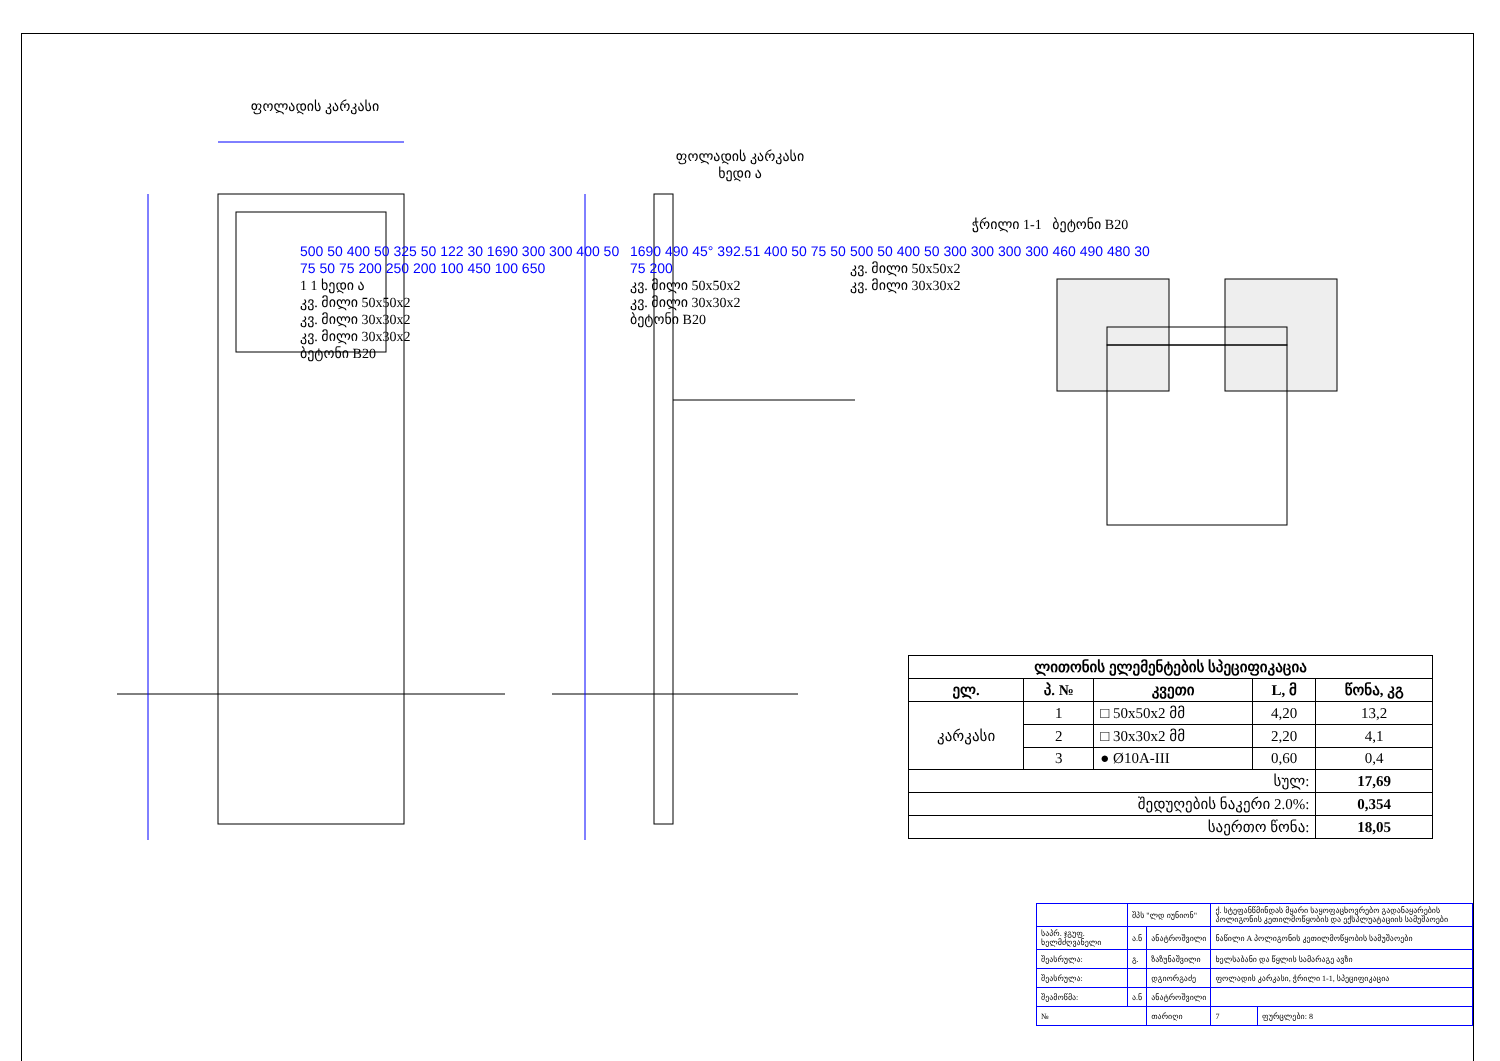ფოლადის კარკასი
ფოლადის კარკასი
ხედი ა
ჭრილი 1-1 ბეტონი B20
500 50 400 50 325 50 122 30 1690 300 300 400 50 75 50 75 200 250 200 100 450 100 650
1 1 ხედი ა
კვ. მილი 50x50x2
კვ. მილი 30x30x2
კვ. მილი 30x30x2
ბეტონი B20
1690 490 45° 392.51 400 50 75 50 75 200
კვ. მილი 50x50x2
კვ. მილი 30x30x2
ბეტონი B20
500 50 400 50 300 300 300 300 460 490 480 30
კვ. მილი 50x50x2
კვ. მილი 30x30x2
| ლითონის ელემენტების სპეციფიკაცია | | | | |
| --- | --- | --- | --- | --- |
| ელ. | პ. № | კვეთი | L, მ | წონა, კგ |
| კარკასი | 1 | □ 50x50x2 მმ | 4,20 | 13,2 |
| | 2 | □ 30x30x2 მმ | 2,20 | 4,1 |
| | 3 | ● Ø10A-III | 0,60 | 0,4 |
| სულ: | | | | 17,69 |
| შედუღების ნაკერი 2.0%: | | | | 0,354 |
| საერთო წონა: | | | | 18,05 |
| | შპს "ლდ იუნიონ" | | ქ. სტეფანწმინდას მყარი საყოფაცხოვრებო გადანაყარების პოლიგონის კეთილმოწყობის და ექსპლუატაციის სამუშაოები | |
| საპრ. ჯგუფ. ხელმძღვანელი | ა.ნ | ანატროშვილი | ნაწილი A პოლიგონის კეთილმოწყობის სამუშაოები | |
| შეასრულა: | გ. | ზაზუნაშვილი | ხელსაბანი და წყლის სამარაგე ავზი | |
| შეასრულა: | | დგიორგაძე | ფოლადის კარკასი, ჭრილი 1-1, სპეციფიკაცია | |
| შეამოწმა: | ა.ნ | ანატროშვილი | | |
| № | | თარიღი | 7 | ფურცლები: 8 |